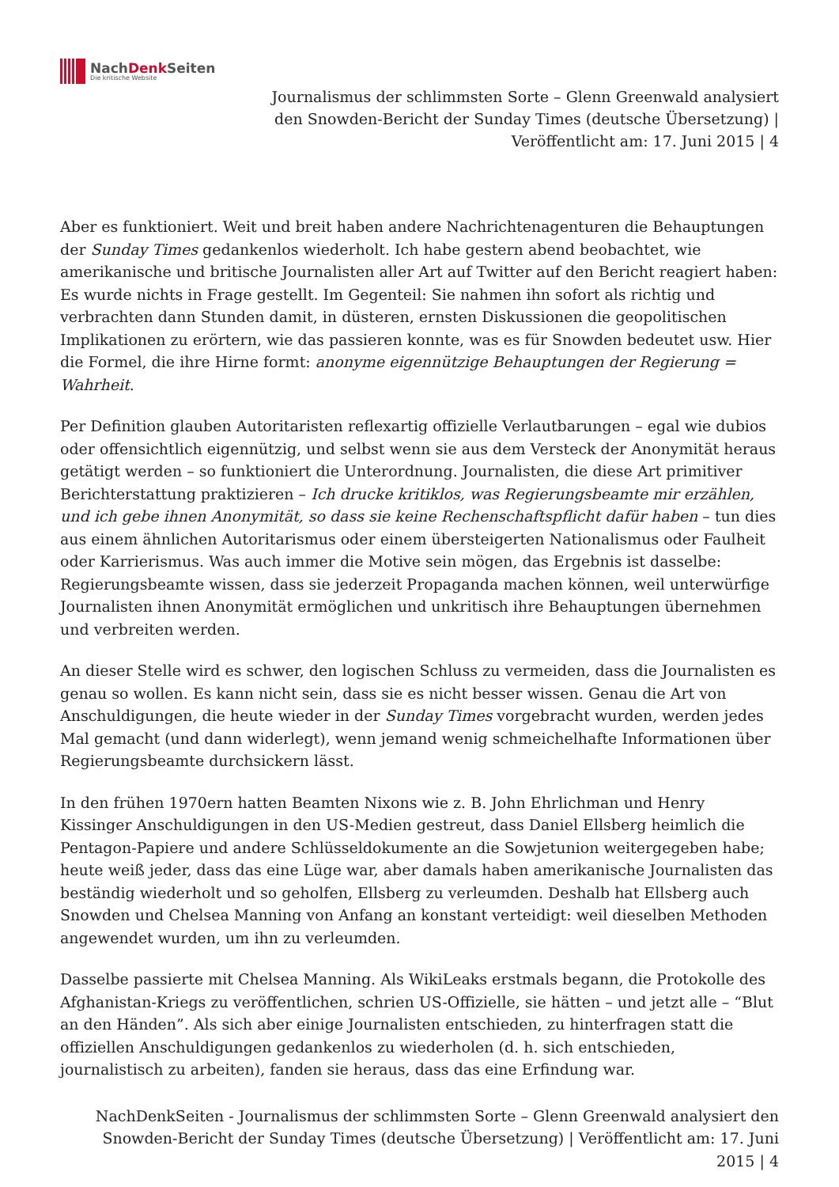NachDenk Seiten
Die kritische Website
Journalismus der schlimmsten Sorte – Glenn Greenwald analysiert den Snowden-Bericht der Sunday Times (deutsche Übersetzung) | Veröffentlicht am: 17. Juni 2015 | 4
Aber es funktioniert. Weit und breit haben andere Nachrichtenagenturen die Behauptungen der Sunday Times gedankenlos wiederholt. Ich habe gestern abend beobachtet, wie amerikanische und britische Journalisten aller Art auf Twitter auf den Bericht reagiert haben: Es wurde nichts in Frage gestellt. Im Gegenteil: Sie nahmen ihn sofort als richtig und verbrachten dann Stunden damit, in düsteren, ernsten Diskussionen die geopolitischen Implikationen zu erörtern, wie das passieren konnte, was es für Snowden bedeutet usw. Hier die Formel, die ihre Hirne formt: anonyme eigennützige Behauptungen der Regierung = Wahrheit.
Per Definition glauben Autoritaristen reflexartig offizielle Verlautbarungen – egal wie dubios oder offensichtlich eigennützig, und selbst wenn sie aus dem Versteck der Anonymität heraus getätigt werden – so funktioniert die Unterordnung. Journalisten, die diese Art primitiver Berichterstattung praktizieren – Ich drucke kritiklos, was Regierungsbeamte mir erzählen, und ich gebe ihnen Anonymität, so dass sie keine Rechenschaftspflicht dafür haben – tun dies aus einem ähnlichen Autoritarismus oder einem übersteigerten Nationalismus oder Faulheit oder Karrierismus. Was auch immer die Motive sein mögen, das Ergebnis ist dasselbe: Regierungsbeamte wissen, dass sie jederzeit Propaganda machen können, weil unterwürfige Journalisten ihnen Anonymität ermöglichen und unkritisch ihre Behauptungen übernehmen und verbreiten werden.
An dieser Stelle wird es schwer, den logischen Schluss zu vermeiden, dass die Journalisten es genau so wollen. Es kann nicht sein, dass sie es nicht besser wissen. Genau die Art von Anschuldigungen, die heute wieder in der Sunday Times vorgebracht wurden, werden jedes Mal gemacht (und dann widerlegt), wenn jemand wenig schmeichelhafte Informationen über Regierungsbeamte durchsickern lässt.
In den frühen 1970ern hatten Beamten Nixons wie z. B. John Ehrlichman und Henry Kissinger Anschuldigungen in den US-Medien gestreut, dass Daniel Ellsberg heimlich die Pentagon-Papiere und andere Schlüsseldokumente an die Sowjetunion weitergegeben habe; heute weiß jeder, dass das eine Lüge war, aber damals haben amerikanische Journalisten das beständig wiederholt und so geholfen, Ellsberg zu verleumden. Deshalb hat Ellsberg auch Snowden und Chelsea Manning von Anfang an konstant verteidigt: weil dieselben Methoden angewendet wurden, um ihn zu verleumden.
Dasselbe passierte mit Chelsea Manning. Als WikiLeaks erstmals begann, die Protokolle des Afghanistan-Kriegs zu veröffentlichen, schrien US-Offizielle, sie hätten – und jetzt alle – “Blut an den Händen”. Als sich aber einige Journalisten entschieden, zu hinterfragen statt die offiziellen Anschuldigungen gedankenlos zu wiederholen (d. h. sich entschieden, journalistisch zu arbeiten), fanden sie heraus, dass das eine Erfindung war.
NachDenkSeiten - Journalismus der schlimmsten Sorte – Glenn Greenwald analysiert den Snowden-Bericht der Sunday Times (deutsche Übersetzung) | Veröffentlicht am: 17. Juni 2015 | 4